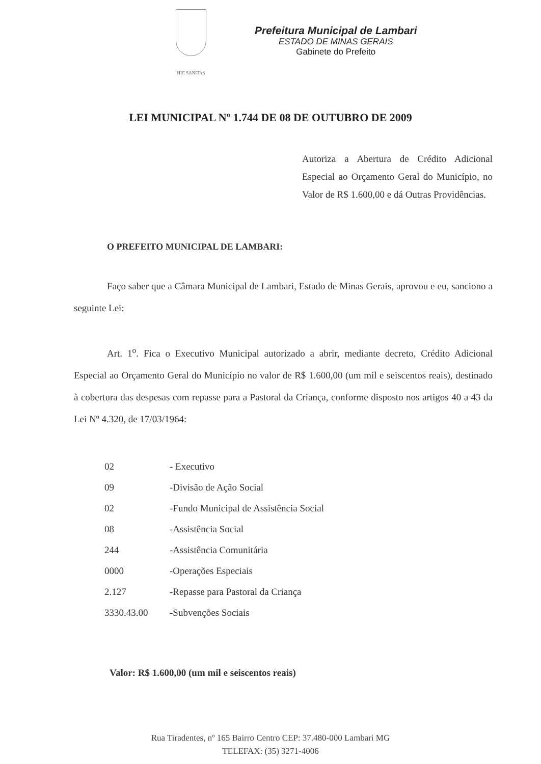HIC SANITAS
Prefeitura Municipal de Lambari
ESTADO DE MINAS GERAIS
Gabinete do Prefeito
LEI MUNICIPAL Nº 1.744 DE 08 DE OUTUBRO DE 2009
Autoriza a Abertura de Crédito Adicional Especial ao Orçamento Geral do Município, no Valor de R$ 1.600,00 e dá Outras Providências.
O PREFEITO MUNICIPAL DE LAMBARI:
Faço saber que a Câmara Municipal de Lambari, Estado de Minas Gerais, aprovou e eu, sanciono a seguinte Lei:
Art. 1<sup>o</sup>. Fica o Executivo Municipal autorizado a abrir, mediante decreto, Crédito Adicional Especial ao Orçamento Geral do Município no valor de R$ 1.600,00 (um mil e seiscentos reais), destinado à cobertura das despesas com repasse para a Pastoral da Criança, conforme disposto nos artigos 40 a 43 da Lei Nº 4.320, de 17/03/1964:
| 02 | - Executivo |
| 09 | -Divisão de Ação Social |
| 02 | -Fundo Municipal de Assistência Social |
| 08 | -Assistência Social |
| 244 | -Assistência Comunitária |
| 0000 | -Operações Especiais |
| 2.127 | -Repasse para Pastoral da Criança |
| 3330.43.00 | -Subvenções Sociais |
Valor: R$ 1.600,00 (um mil e seiscentos reais)
Rua Tiradentes, nº 165 Bairro Centro CEP: 37.480-000 Lambari MG
TELEFAX: (35) 3271-4006